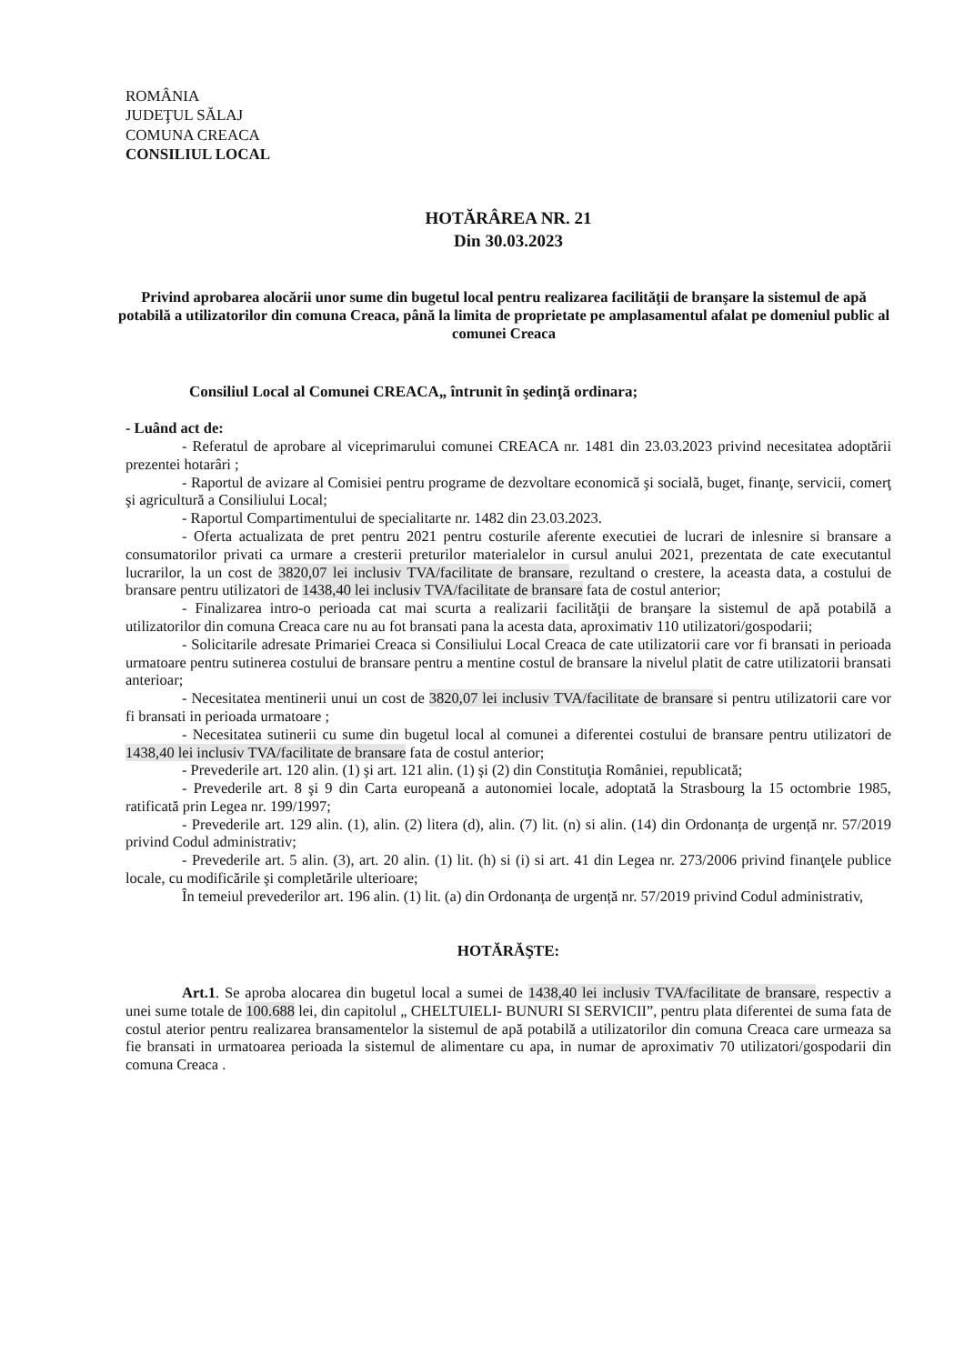ROMÂNIA
JUDEŢUL SĂLAJ
COMUNA CREACA
CONSILIUL LOCAL
HOTĂRÂREA NR. 21
Din 30.03.2023
Privind aprobarea alocării unor sume din bugetul local pentru realizarea facilităţii de branşare la sistemul de apă potabilă a utilizatorilor din comuna Creaca, până la limita de proprietate pe amplasamentul afalat pe domeniul public al comunei Creaca
Consiliul Local al Comunei CREACA„ întrunit în şedinţă ordinara;
- Luând act de:
- Referatul de aprobare al viceprimarului comunei CREACA nr. 1481 din 23.03.2023 privind necesitatea adoptării prezentei hotarâri ;
- Raportul de avizare al Comisiei pentru programe de dezvoltare economică şi socială, buget, finanţe, servicii, comerţ şi agricultură a Consiliului Local;
- Raportul Compartimentului de specialitarte nr. 1482 din 23.03.2023.
- Oferta actualizata de pret pentru 2021 pentru costurile aferente executiei de lucrari de inlesnire si bransare a consumatorilor privati ca urmare a cresterii preturilor materialelor in cursul anului 2021, prezentata de cate executantul lucrarilor, la un cost de 3820,07 lei inclusiv TVA/facilitate de bransare, rezultand o crestere, la aceasta data, a costului de bransare pentru utilizatori de 1438,40 lei inclusiv TVA/facilitate de bransare fata de costul anterior;
- Finalizarea intro-o perioada cat mai scurta a realizarii facilităţii de branşare la sistemul de apă potabilă a utilizatorilor din comuna Creaca care nu au fot bransati pana la acesta data, aproximativ 110 utilizatori/gospodarii;
- Solicitarile adresate Primariei Creaca si Consiliului Local Creaca de cate utilizatorii care vor fi bransati in perioada urmatoare pentru sutinerea costului de bransare pentru a mentine costul de bransare la nivelul platit de catre utilizatorii bransati anterioar;
- Necesitatea mentinerii unui un cost de 3820,07 lei inclusiv TVA/facilitate de bransare si pentru utilizatorii care vor fi bransati in perioada urmatoare ;
- Necesitatea sutinerii cu sume din bugetul local al comunei a diferentei costului de bransare pentru utilizatori de 1438,40 lei inclusiv TVA/facilitate de bransare fata de costul anterior;
- Prevederile art. 120 alin. (1) şi art. 121 alin. (1) şi (2) din Constituţia României, republicată;
- Prevederile art. 8 şi 9 din Carta europeană a autonomiei locale, adoptată la Strasbourg la 15 octombrie 1985, ratificată prin Legea nr. 199/1997;
- Prevederile art. 129 alin. (1), alin. (2) litera (d), alin. (7) lit. (n) si alin. (14) din Ordonanța de urgență nr. 57/2019 privind Codul administrativ;
- Prevederile art. 5 alin. (3), art. 20 alin. (1) lit. (h) si (i) si art. 41 din Legea nr. 273/2006 privind finanţele publice locale, cu modificările şi completările ulterioare;
În temeiul prevederilor art. 196 alin. (1) lit. (a) din Ordonanța de urgență nr. 57/2019 privind Codul administrativ,
HOTĂRĂŞTE:
Art.1. Se aproba alocarea din bugetul local a sumei de 1438,40 lei inclusiv TVA/facilitate de bransare, respectiv a unei sume totale de 100.688 lei, din capitolul „ CHELTUIELI- BUNURI SI SERVICII”, pentru plata diferentei de suma fata de costul aterior pentru realizarea bransamentelor la sistemul de apă potabilă a utilizatorilor din comuna Creaca care urmeaza sa fie bransati in urmatoarea perioada la sistemul de alimentare cu apa, in numar de aproximativ 70 utilizatori/gospodarii din comuna Creaca .